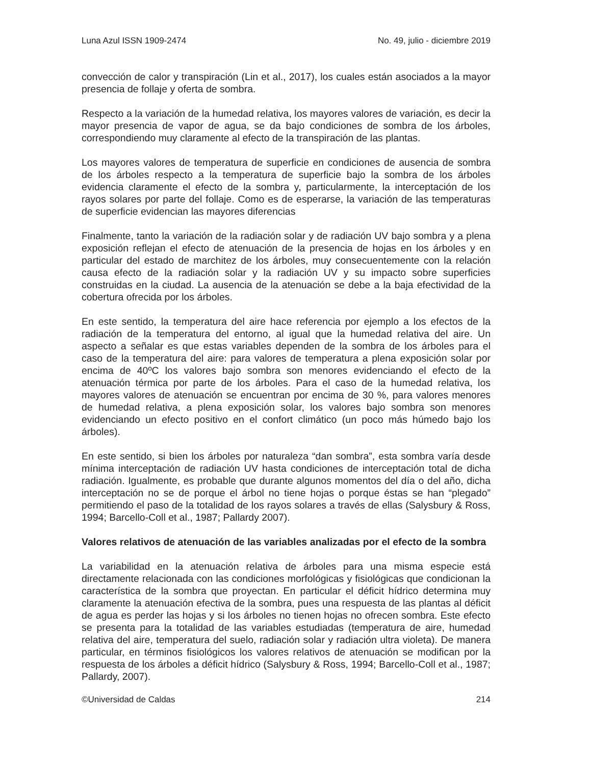Luna Azul ISSN 1909-2474 No. 49, julio - diciembre 2019
convección de calor y transpiración (Lin et al., 2017), los cuales están asociados a la mayor presencia de follaje y oferta de sombra.
Respecto a la variación de la humedad relativa, los mayores valores de variación, es decir la mayor presencia de vapor de agua, se da bajo condiciones de sombra de los árboles, correspondiendo muy claramente al efecto de la transpiración de las plantas.
Los mayores valores de temperatura de superficie en condiciones de ausencia de sombra de los árboles respecto a la temperatura de superficie bajo la sombra de los árboles evidencia claramente el efecto de la sombra y, particularmente, la interceptación de los rayos solares por parte del follaje. Como es de esperarse, la variación de las temperaturas de superficie evidencian las mayores diferencias
Finalmente, tanto la variación de la radiación solar y de radiación UV bajo sombra y a plena exposición reflejan el efecto de atenuación de la presencia de hojas en los árboles y en particular del estado de marchitez de los árboles, muy consecuentemente con la relación causa efecto de la radiación solar y la radiación UV y su impacto sobre superficies construidas en la ciudad. La ausencia de la atenuación se debe a la baja efectividad de la cobertura ofrecida por los árboles.
En este sentido, la temperatura del aire hace referencia por ejemplo a los efectos de la radiación de la temperatura del entorno, al igual que la humedad relativa del aire. Un aspecto a señalar es que estas variables dependen de la sombra de los árboles para el caso de la temperatura del aire: para valores de temperatura a plena exposición solar por encima de 40ºC los valores bajo sombra son menores evidenciando el efecto de la atenuación térmica por parte de los árboles. Para el caso de la humedad relativa, los mayores valores de atenuación se encuentran por encima de 30 %, para valores menores de humedad relativa, a plena exposición solar, los valores bajo sombra son menores evidenciando un efecto positivo en el confort climático (un poco más húmedo bajo los árboles).
En este sentido, si bien los árboles por naturaleza “dan sombra”, esta sombra varía desde mínima interceptación de radiación UV hasta condiciones de interceptación total de dicha radiación. Igualmente, es probable que durante algunos momentos del día o del año, dicha interceptación no se de porque el árbol no tiene hojas o porque éstas se han “plegado” permitiendo el paso de la totalidad de los rayos solares a través de ellas (Salysbury & Ross, 1994; Barcello-Coll et al., 1987; Pallardy 2007).
Valores relativos de atenuación de las variables analizadas por el efecto de la sombra
La variabilidad en la atenuación relativa de árboles para una misma especie está directamente relacionada con las condiciones morfológicas y fisiológicas que condicionan la característica de la sombra que proyectan. En particular el déficit hídrico determina muy claramente la atenuación efectiva de la sombra, pues una respuesta de las plantas al déficit de agua es perder las hojas y si los árboles no tienen hojas no ofrecen sombra. Este efecto se presenta para la totalidad de las variables estudiadas (temperatura de aire, humedad relativa del aire, temperatura del suelo, radiación solar y radiación ultra violeta). De manera particular, en términos fisiológicos los valores relativos de atenuación se modifican por la respuesta de los árboles a déficit hídrico (Salysbury & Ross, 1994; Barcello-Coll et al., 1987; Pallardy, 2007).
©Universidad de Caldas 214